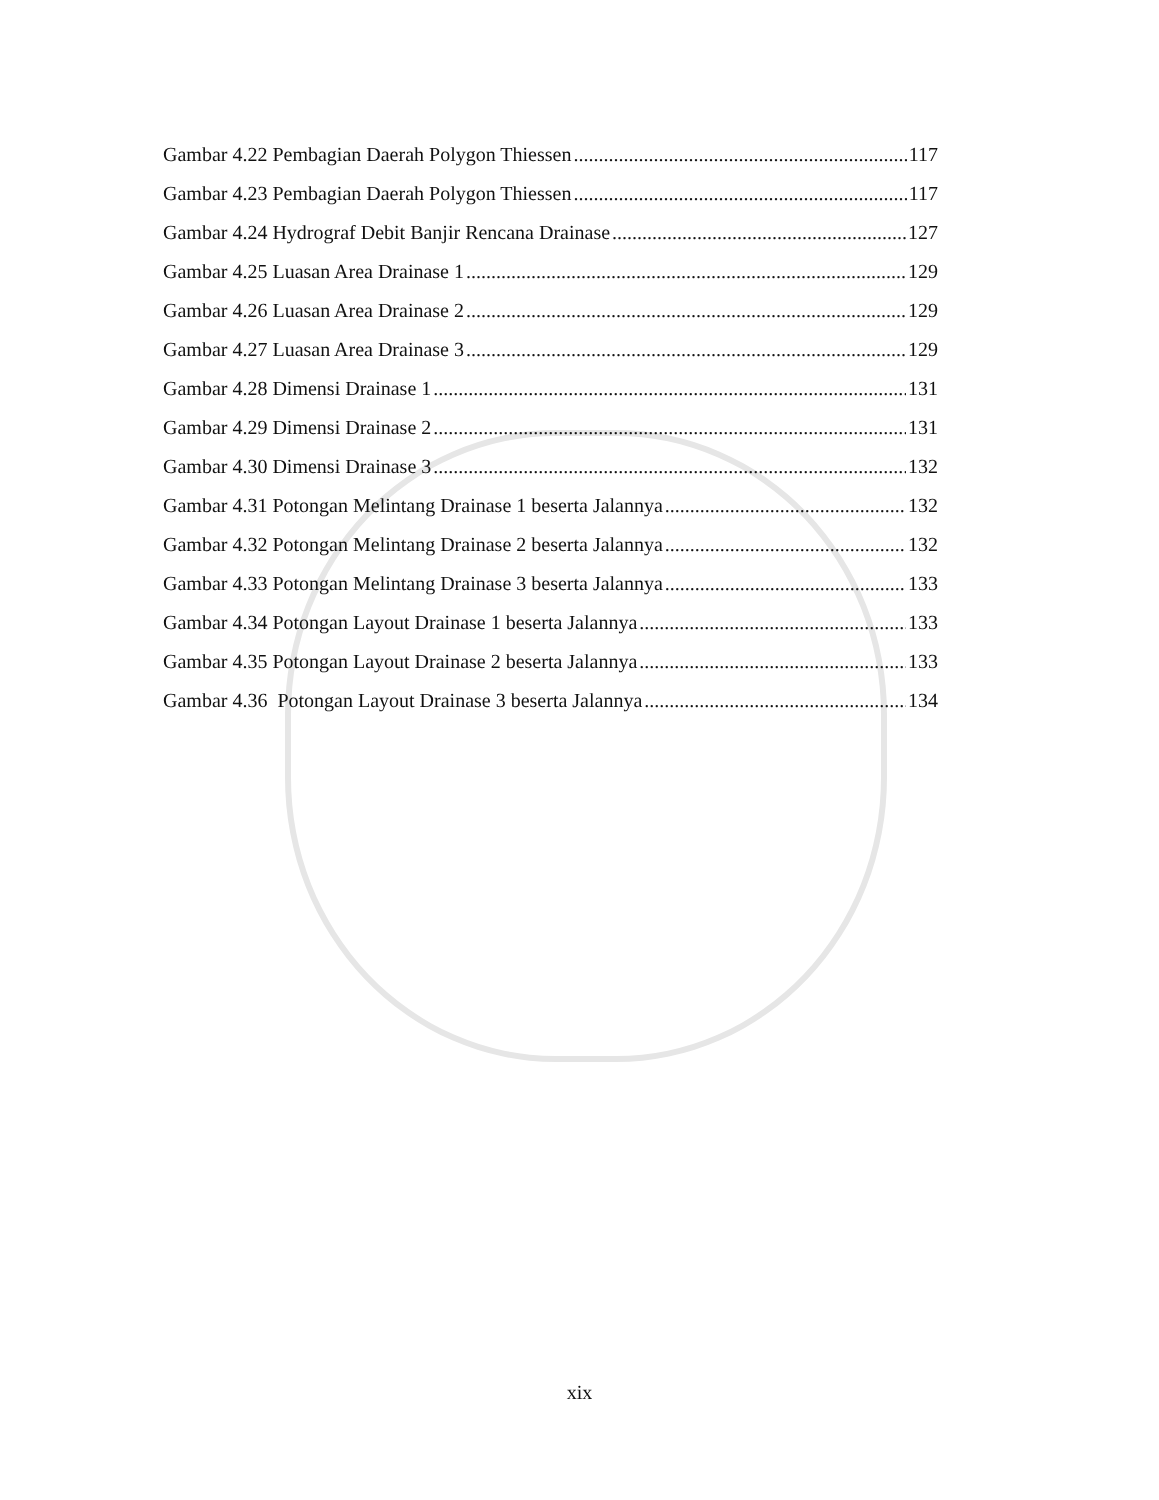Gambar 4.22 Pembagian Daerah Polygon Thiessen 117
Gambar 4.23 Pembagian Daerah Polygon Thiessen 117
Gambar 4.24 Hydrograf Debit Banjir Rencana Drainase 127
Gambar 4.25 Luasan Area Drainase 1 129
Gambar 4.26 Luasan Area Drainase 2 129
Gambar 4.27 Luasan Area Drainase 3 129
Gambar 4.28 Dimensi Drainase 1 131
Gambar 4.29 Dimensi Drainase 2 131
Gambar 4.30 Dimensi Drainase 3 132
Gambar 4.31 Potongan Melintang Drainase 1 beserta Jalannya 132
Gambar 4.32 Potongan Melintang Drainase 2 beserta Jalannya 132
Gambar 4.33 Potongan Melintang Drainase 3 beserta Jalannya 133
Gambar 4.34 Potongan Layout Drainase 1 beserta Jalannya 133
Gambar 4.35 Potongan Layout Drainase 2 beserta Jalannya 133
Gambar 4.36 Potongan Layout Drainase 3 beserta Jalannya 134
xix